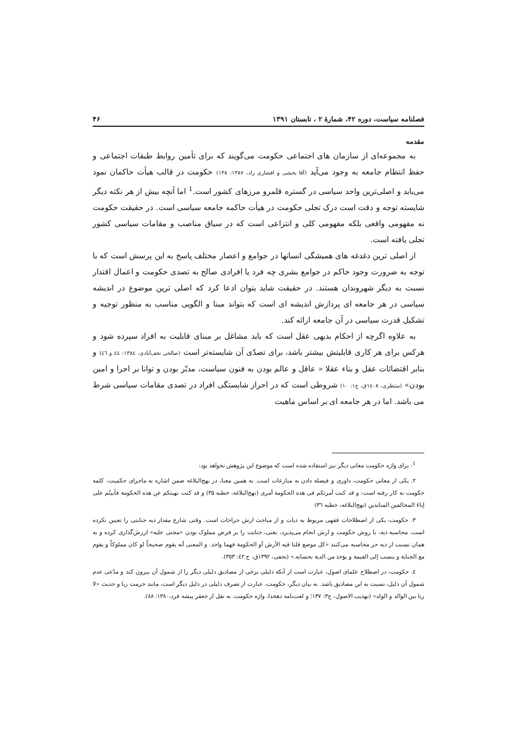فصلنامه سیاست، دوره ۴۲، شمارهٔ ۲ ، تابستان ۱۳۹۱ ۴۶
مقدمه
به مجموعه‌ای از سازمان های اجتماعی حکومت می‌گویند که برای تأمین روابط طبقات اجتماعی و حفظ انتظام جامعه به وجود می‌آید (آقا بخشی و افشاری راد، ۱۳۸۷: ۱۳۸) حکومت در قالب هیأت حاکمان نمود می‌یابد و اصلی‌ترین واحد سیاسی در گستره قلمرو مرزهای کشور است.<sup>1</sup> اما آنچه بیش از هر نکته دیگر شایسته توجه و دقت است درک تجلی حکومت در هیأت حاکمه جامعه سیاسی است. در حقیقت حکومت نه مفهومی واقعی بلکه مفهومی کلی و انتزاعی است که در سیاق مناصب و مقامات سیاسی کشور تجلی یافته است.
از اصلی ترین دغدغه های همیشگی انسانها در جوامع و اعصار مختلف پاسخ به این پرسش است که با توجه به ضرورت وجود حاکم در جوامع بشری چه فرد یا افرادی صالح به تصدی حکومت و اعمال اقتدار نسبت به دیگر شهروندان هستند. در حقیقت شاید بتوان ادعا کرد که اصلی ترین موضوع در اندیشه سیاسی در هر جامعه ای پردازش اندیشه ای است که بتواند مبنا و الگویی مناسب به منظور توجیه و تشکیل قدرت سیاسی در آن جامعه ارائه کند.
به علاوه اگرچه از احکام بدیهی عقل است که باید مشاغل بر مبنای قابلیت به افراد سپرده شود و هرکس برای هر کاری قابلیتش بیشتر باشد، برای تصدّی آن شایسته‌تر است (صالحی نجف‌آبادی، ۱۳۸٤: ٤٤ و ٤٦) و بنابر اقتضائات عقل و بناء عقلا « عاقل و عالم بودن به فنون سیاست، مدبّر بودن و توانا بر اجرا و امین بودن» (منتظری، ۱٤۰۸ق، ج۱: ۱۰) شروطی است که در احراز شایستگی افراد در تصدی مقامات سیاسی شرط می باشد. اما در هر جامعه ای بر اساس ماهیت
<sup>1</sup>- برای واژه حکومت معانی دیگر نیز استفاده شده است که موضوع این پژوهش نخواهد بود:
۲. یکی از معانی حکومت، داوری و فیصله دادن به منازعات است. به همین معنا، در نهج‌البلاغه ضمن اشاره به ماجرای حکمیت، کلمه حکومت به کار رفته است: و قد کنت أمرتکم فی هذه الحکومة أمری (نهج‌البلاغه، خطبه ۳۵) و قد کنت نهیتکم عن هذه الحکومة فأبیتُم علی إباءَ المخالفین المنابذین (نهج‌البلاغه، خطبه ۳٦)
۳. حکومت، یکی از اصطلاحات فقهی مربوط به دیات و از مباحث ارش جراحات است. وقتی شارع مقدار دیه جنایتی را تعیین نکرده است، محاسبه دیه، با روش حکومت و ارش انجام می‌پذیرد، یعنی، جنایت را بر فرض مملوک بودن «مجنی علیه» ارزش‌گذاری کرده و به همان نسبت از دیه حر محاسبه می‌کنند «کل موضع قلنا فیه الأرش أو الحکومة فهما واحد. و المعنی أنه یقوم صحیحاً لو کان مملوکاً و یقوم مع الجنایة و ینسب إلی القیمة و یؤخذ من الدیة بحسابه.» (نجفی، ۱۳۹۲ق، ج ٤۲: ۳٥۳).
٤. حکومت، در اصطلاح علمای اصول، عبارت است از آنکه دلیلی برخی از مصادیق دلیلی دیگر را از شمول آن بیرون کند و مدّعی عدم شمول آن دلیل، نسبت به این مصادیق باشد. به بیان دیگر، حکومت، عبارت از تصرف دلیلی در دلیل دیگر است، مانند حرمت ربا و حدیث «لا ربا بین الوالد و الولد» (تهذیب الاصول، ج۳: ۱۳۷؛ و لغت‌نامه دهخدا، واژه حکومت. به نقل از جعفر پیشه فرد،۱۳۸۰: ۸۸).